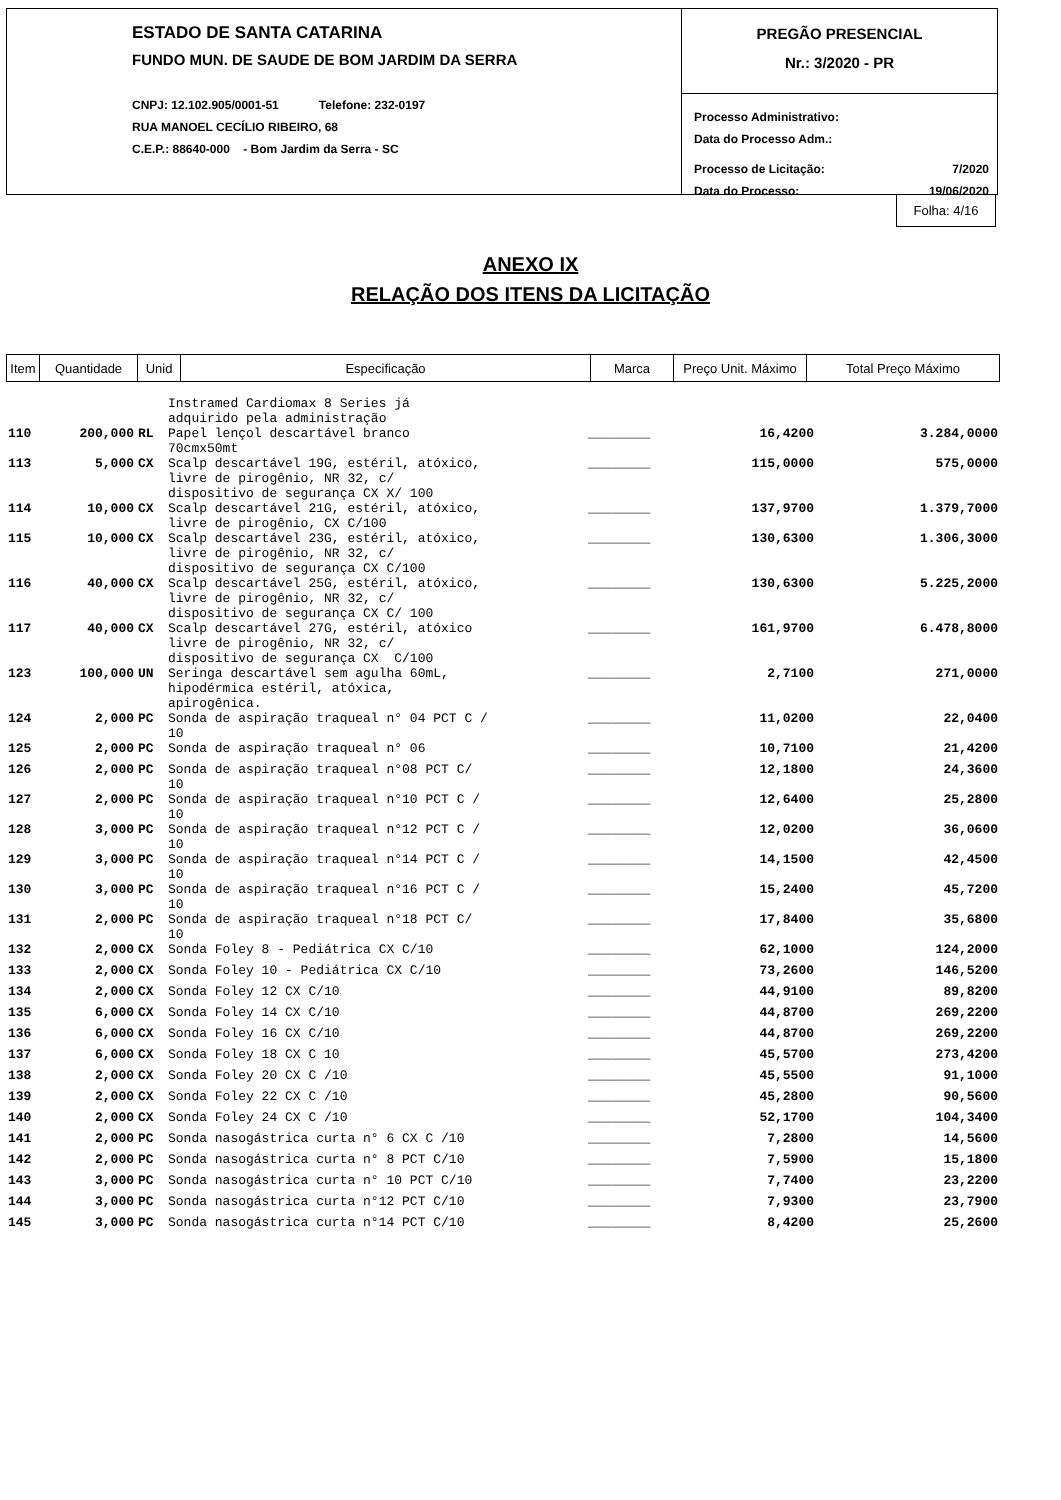ESTADO DE SANTA CATARINA
FUNDO MUN. DE SAUDE DE BOM JARDIM DA SERRA
CNPJ: 12.102.905/0001-51 Telefone: 232-0197
RUA MANOEL CECÍLIO RIBEIRO, 68
C.E.P.: 88640-000 - Bom Jardim da Serra - SC
PREGÃO PRESENCIAL
Nr.: 3/2020 - PR
Processo Administrativo:
Data do Processo Adm.:
Processo de Licitação: 7/2020
Data do Processo: 19/06/2020
Folha: 4/16
ANEXO IX
RELAÇÃO DOS ITENS DA LICITAÇÃO
| Item | Quantidade | Unid | Especificação | Marca | Preço Unit. Máximo | Total Preço Máximo |
| | | | Instramed Cardiomax 8 Series já adquirido pela administração | | | |
| 110 | 200,000 | RL | Papel lençol descartável branco 70cmx50mt | ________ | 16,4200 | 3.284,0000 |
| 113 | 5,000 | CX | Scalp descartável 19G, estéril, atóxico, livre de pirogênio, NR 32, c/ dispositivo de segurança CX X/ 100 | ________ | 115,0000 | 575,0000 |
| 114 | 10,000 | CX | Scalp descartável 21G, estéril, atóxico, livre de pirogênio, CX C/100 | ________ | 137,9700 | 1.379,7000 |
| 115 | 10,000 | CX | Scalp descartável 23G, estéril, atóxico, livre de pirogênio, NR 32, c/ dispositivo de segurança CX C/100 | ________ | 130,6300 | 1.306,3000 |
| 116 | 40,000 | CX | Scalp descartável 25G, estéril, atóxico, livre de pirogênio, NR 32, c/ dispositivo de segurança CX C/ 100 | ________ | 130,6300 | 5.225,2000 |
| 117 | 40,000 | CX | Scalp descartável 27G, estéril, atóxico livre de pirogênio, NR 32, c/ dispositivo de segurança CX C/100 | ________ | 161,9700 | 6.478,8000 |
| 123 | 100,000 | UN | Seringa descartável sem agulha 60mL, hipodérmica estéril, atóxica, apirogênica. | ________ | 2,7100 | 271,0000 |
| 124 | 2,000 | PC | Sonda de aspiração traqueal n° 04 PCT C / 10 | ________ | 11,0200 | 22,0400 |
| 125 | 2,000 | PC | Sonda de aspiração traqueal n° 06 | ________ | 10,7100 | 21,4200 |
| 126 | 2,000 | PC | Sonda de aspiração traqueal n°08 PCT C/ 10 | ________ | 12,1800 | 24,3600 |
| 127 | 2,000 | PC | Sonda de aspiração traqueal n°10 PCT C / 10 | ________ | 12,6400 | 25,2800 |
| 128 | 3,000 | PC | Sonda de aspiração traqueal n°12 PCT C / 10 | ________ | 12,0200 | 36,0600 |
| 129 | 3,000 | PC | Sonda de aspiração traqueal n°14 PCT C / 10 | ________ | 14,1500 | 42,4500 |
| 130 | 3,000 | PC | Sonda de aspiração traqueal n°16 PCT C / 10 | ________ | 15,2400 | 45,7200 |
| 131 | 2,000 | PC | Sonda de aspiração traqueal n°18 PCT C/ 10 | ________ | 17,8400 | 35,6800 |
| 132 | 2,000 | CX | Sonda Foley 8 - Pediátrica CX C/10 | ________ | 62,1000 | 124,2000 |
| 133 | 2,000 | CX | Sonda Foley 10 - Pediátrica CX C/10 | ________ | 73,2600 | 146,5200 |
| 134 | 2,000 | CX | Sonda Foley 12 CX C/10 | ________ | 44,9100 | 89,8200 |
| 135 | 6,000 | CX | Sonda Foley 14 CX C/10 | ________ | 44,8700 | 269,2200 |
| 136 | 6,000 | CX | Sonda Foley 16 CX C/10 | ________ | 44,8700 | 269,2200 |
| 137 | 6,000 | CX | Sonda Foley 18 CX C 10 | ________ | 45,5700 | 273,4200 |
| 138 | 2,000 | CX | Sonda Foley 20 CX C /10 | ________ | 45,5500 | 91,1000 |
| 139 | 2,000 | CX | Sonda Foley 22 CX C /10 | ________ | 45,2800 | 90,5600 |
| 140 | 2,000 | CX | Sonda Foley 24 CX C /10 | ________ | 52,1700 | 104,3400 |
| 141 | 2,000 | PC | Sonda nasogástrica curta n° 6 CX C /10 | ________ | 7,2800 | 14,5600 |
| 142 | 2,000 | PC | Sonda nasogástrica curta n° 8 PCT C/10 | ________ | 7,5900 | 15,1800 |
| 143 | 3,000 | PC | Sonda nasogástrica curta n° 10 PCT C/10 | ________ | 7,7400 | 23,2200 |
| 144 | 3,000 | PC | Sonda nasogástrica curta n°12 PCT C/10 | ________ | 7,9300 | 23,7900 |
| 145 | 3,000 | PC | Sonda nasogástrica curta n°14 PCT C/10 | ________ | 8,4200 | 25,2600 |